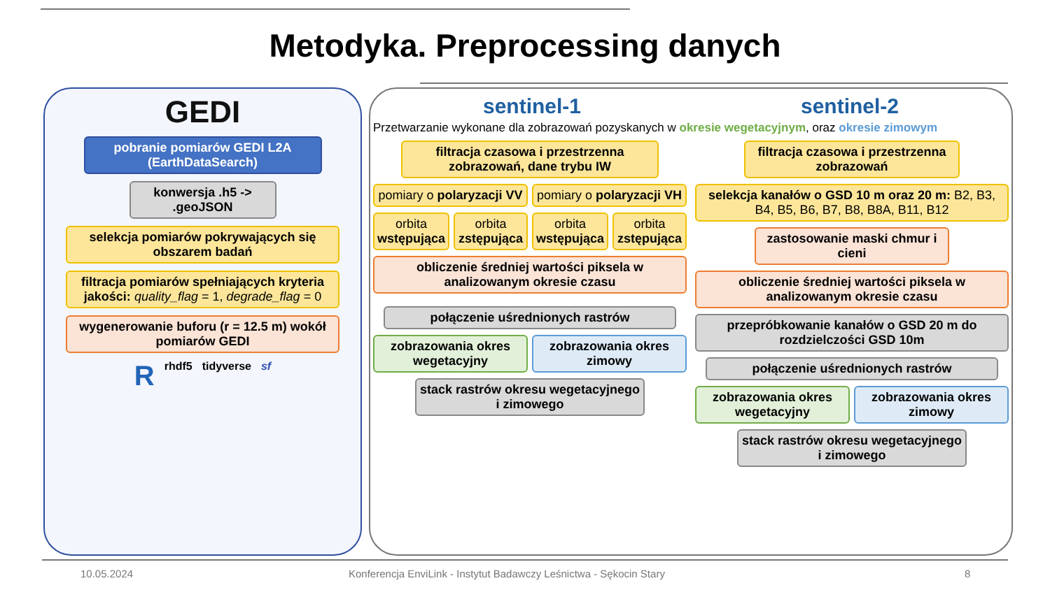Metodyka. Preprocessing danych
GEDI
pobranie pomiarów GEDI L2A (EarthDataSearch)
konwersja .h5 -> .geoJSON
selekcja pomiarów pokrywających się obszarem badań
filtracja pomiarów spełniających kryteria jakości: quality_flag = 1, degrade_flag = 0
wygenerowanie buforu (r = 12.5 m) wokół pomiarów GEDI
R rhdf5 tidyverse sf
sentinel-1 sentinel-2
Przetwarzanie wykonane dla zobrazowań pozyskanych w okresie wegetacyjnym, oraz okresie zimowym
filtracja czasowa i przestrzenna zobrazowań, dane trybu IW
pomiary o polaryzacji VV pomiary o polaryzacji VH
orbita wstępująca orbita zstępująca orbita wstępująca orbita zstępująca
obliczenie średniej wartości piksela w analizowanym okresie czasu
połączenie uśrednionych rastrów
zobrazowania okres wegetacyjny zobrazowania okres zimowy
stack rastrów okresu wegetacyjnego i zimowego
filtracja czasowa i przestrzenna zobrazowań
selekcja kanałów o GSD 10 m oraz 20 m: B2, B3, B4, B5, B6, B7, B8, B8A, B11, B12
zastosowanie maski chmur i cieni
obliczenie średniej wartości piksela w analizowanym okresie czasu
przepróbkowanie kanałów o GSD 20 m do rozdzielczości GSD 10m
połączenie uśrednionych rastrów
zobrazowania okres wegetacyjny zobrazowania okres zimowy
stack rastrów okresu wegetacyjnego i zimowego
10.05.2024
Konferencja EnviLink - Instytut Badawczy Leśnictwa - Sękocin Stary
8